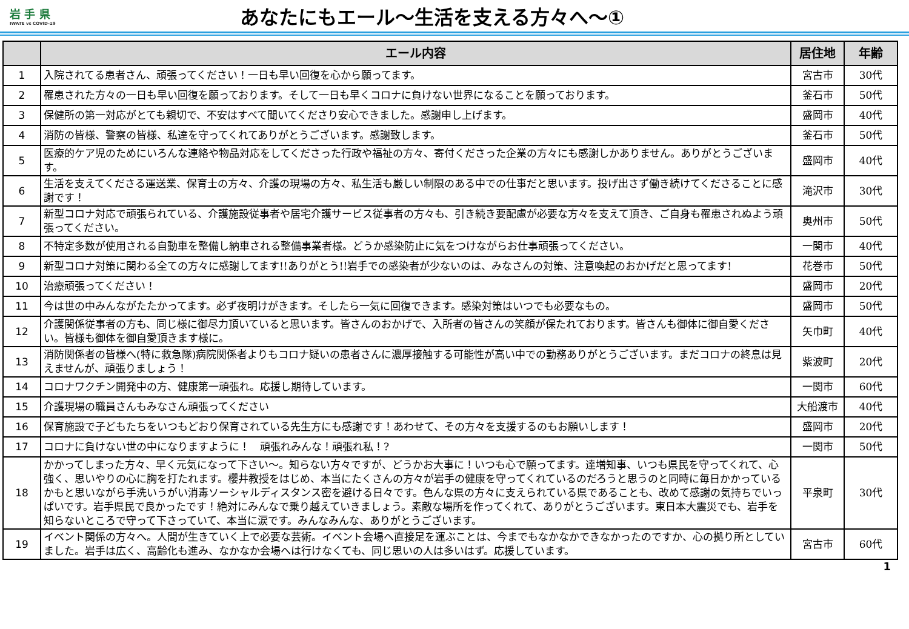岩 手 県
IWATE vs COVID-19
あなたにもエール～生活を支える方々へ～①
| | エール内容 | 居住地 | 年齢 |
| --- | --- | --- | --- |
| 1 | 入院されてる患者さん、頑張ってください！一日も早い回復を心から願ってます。 | 宮古市 | 30代 |
| 2 | 罹患された方々の一日も早い回復を願っております。そして一日も早くコロナに負けない世界になることを願っております。 | 釜石市 | 50代 |
| 3 | 保健所の第一対応がとても親切で、不安はすべて聞いてくださり安心できました。感謝申し上げます。 | 盛岡市 | 40代 |
| 4 | 消防の皆様、警察の皆様、私達を守ってくれてありがとうございます。感謝致します。 | 釜石市 | 50代 |
| 5 | 医療的ケア児のためにいろんな連絡や物品対応をしてくださった行政や福祉の方々、寄付くださった企業の方々にも感謝しかありません。ありがとうございます。 | 盛岡市 | 40代 |
| 6 | 生活を支えてくださる運送業、保育士の方々、介護の現場の方々、私生活も厳しい制限のある中での仕事だと思います。投げ出さず働き続けてくださることに感謝です！ | 滝沢市 | 30代 |
| 7 | 新型コロナ対応で頑張られている、介護施設従事者や居宅介護サービス従事者の方々も、引き続き要配慮が必要な方々を支えて頂き、ご自身も罹患されぬよう頑張ってください。 | 奥州市 | 50代 |
| 8 | 不特定多数が使用される自動車を整備し納車される整備事業者様。どうか感染防止に気をつけながらお仕事頑張ってください。 | 一関市 | 40代 |
| 9 | 新型コロナ対策に関わる全ての方々に感謝してます!!ありがとう!!岩手での感染者が少ないのは、みなさんの対策、注意喚起のおかげだと思ってます! | 花巻市 | 50代 |
| 10 | 治療頑張ってください！ | 盛岡市 | 20代 |
| 11 | 今は世の中みんながたたかってます。必ず夜明けがきます。そしたら一気に回復できます。感染対策はいつでも必要なもの。 | 盛岡市 | 50代 |
| 12 | 介護関係従事者の方も、同じ様に御尽力頂いていると思います。皆さんのおかげで、入所者の皆さんの笑顔が保たれております。皆さんも御体に御自愛ください。皆様も御体を御自愛頂きます様に。 | 矢巾町 | 40代 |
| 13 | 消防関係者の皆様へ(特に救急隊)病院関係者よりもコロナ疑いの患者さんに濃厚接触する可能性が高い中での勤務ありがとうございます。まだコロナの終息は見えませんが、頑張りましょう！ | 紫波町 | 20代 |
| 14 | コロナワクチン開発中の方、健康第一頑張れ。応援し期待しています。 | 一関市 | 60代 |
| 15 | 介護現場の職員さんもみなさん頑張ってください | 大船渡市 | 40代 |
| 16 | 保育施設で子どもたちをいつもどおり保育されている先生方にも感謝です！あわせて、その方々を支援するのもお願いします！ | 盛岡市 | 20代 |
| 17 | コロナに負けない世の中になりますように！ 頑張れみんな！頑張れ私！? | 一関市 | 50代 |
| 18 | かかってしまった方々、早く元気になって下さい～。知らない方々ですが、どうかお大事に！いつも心で願ってます。達増知事、いつも県民を守ってくれて、心強く、思いやりの心に胸を打たれます。櫻井教授をはじめ、本当にたくさんの方々が岩手の健康を守ってくれているのだろうと思うのと同時に毎日かかっているかもと思いながら手洗いうがい消毒ソーシャルディスタンス密を避ける日々です。色んな県の方々に支えられている県であることも、改めて感謝の気持ちでいっぱいです。岩手県民で良かったです！絶対にみんなで乗り越えていきましょう。素敵な場所を作ってくれて、ありがとうございます。東日本大震災でも、岩手を知らないところで守って下さっていて、本当に涙です。みんなみんな、ありがとうございます。 | 平泉町 | 30代 |
| 19 | イベント関係の方々へ。人間が生きていく上で必要な芸術。イベント会場へ直接足を運ぶことは、今までもなかなかできなかったのですか、心の拠り所としていました。岩手は広く、高齢化も進み、なかなか会場へは行けなくても、同じ思いの人は多いはず。応援しています。 | 宮古市 | 60代 |
1